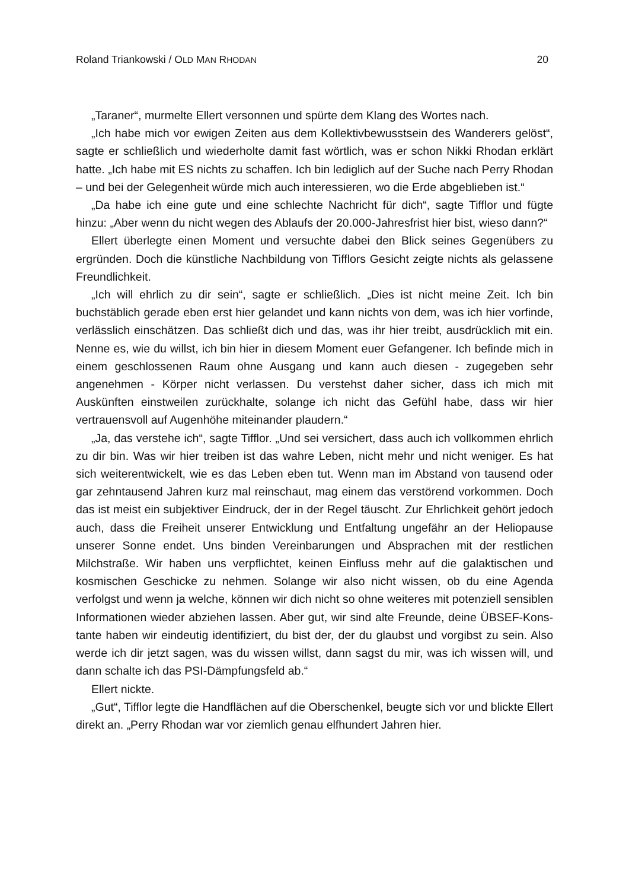Roland Triankowski / OLD MAN RHODAN 20
„Taraner“, murmelte Ellert versonnen und spürte dem Klang des Wortes nach.
„Ich habe mich vor ewigen Zeiten aus dem Kollektivbewusstsein des Wanderers gelöst“, sagte er schließlich und wiederholte damit fast wörtlich, was er schon Nikki Rhodan erklärt hatte. „Ich habe mit ES nichts zu schaffen. Ich bin lediglich auf der Suche nach Perry Rhodan – und bei der Gelegenheit würde mich auch interessieren, wo die Erde abgeblieben ist.“
„Da habe ich eine gute und eine schlechte Nachricht für dich“, sagte Tifflor und fügte hinzu: „Aber wenn du nicht wegen des Ablaufs der 20.000-Jahresfrist hier bist, wieso dann?“
Ellert überlegte einen Moment und versuchte dabei den Blick seines Gegenübers zu ergründen. Doch die künstliche Nachbildung von Tifflors Gesicht zeigte nichts als gelassene Freundlichkeit.
„Ich will ehrlich zu dir sein“, sagte er schließlich. „Dies ist nicht meine Zeit. Ich bin buchstäblich gerade eben erst hier gelandet und kann nichts von dem, was ich hier vorfinde, verlässlich einschätzen. Das schließt dich und das, was ihr hier treibt, aus­drücklich mit ein. Nenne es, wie du willst, ich bin hier in diesem Moment euer Gefangener. Ich befinde mich in einem geschlossenen Raum ohne Ausgang und kann auch diesen - zugegeben sehr angenehmen - Körper nicht verlassen. Du ver­stehst daher sicher, dass ich mich mit Auskünften einstweilen zurückhalte, solange ich nicht das Gefühl habe, dass wir hier vertrauensvoll auf Augenhöhe miteinander plaudern.“
„Ja, das verstehe ich“, sagte Tifflor. „Und sei versichert, dass auch ich vollkommen ehrlich zu dir bin. Was wir hier treiben ist das wahre Leben, nicht mehr und nicht weniger. Es hat sich weiterentwickelt, wie es das Leben eben tut. Wenn man im Abstand von tausend oder gar zehntausend Jahren kurz mal reinschaut, mag einem das verstörend vorkommen. Doch das ist meist ein subjektiver Eindruck, der in der Regel täuscht. Zur Ehrlichkeit gehört jedoch auch, dass die Freiheit unserer Entwick­lung und Entfaltung ungefähr an der Heliopause unserer Sonne endet. Uns binden Vereinbarungen und Absprachen mit der restlichen Milchstraße. Wir haben uns ver­pflichtet, keinen Einfluss mehr auf die galaktischen und kosmischen Geschicke zu nehmen. Solange wir also nicht wissen, ob du eine Agenda verfolgst und wenn ja welche, können wir dich nicht so ohne weiteres mit potenziell sensiblen Informa­tionen wieder abziehen lassen. Aber gut, wir sind alte Freunde, deine ÜBSEF-Kons­tante haben wir eindeutig identifiziert, du bist der, der du glaubst und vorgibst zu sein. Also werde ich dir jetzt sagen, was du wissen willst, dann sagst du mir, was ich wissen will, und dann schalte ich das PSI-Dämpfungsfeld ab.“
Ellert nickte.
„Gut“, Tifflor legte die Handflächen auf die Oberschenkel, beugte sich vor und blickte Ellert direkt an. „Perry Rhodan war vor ziemlich genau elfhundert Jahren hier.